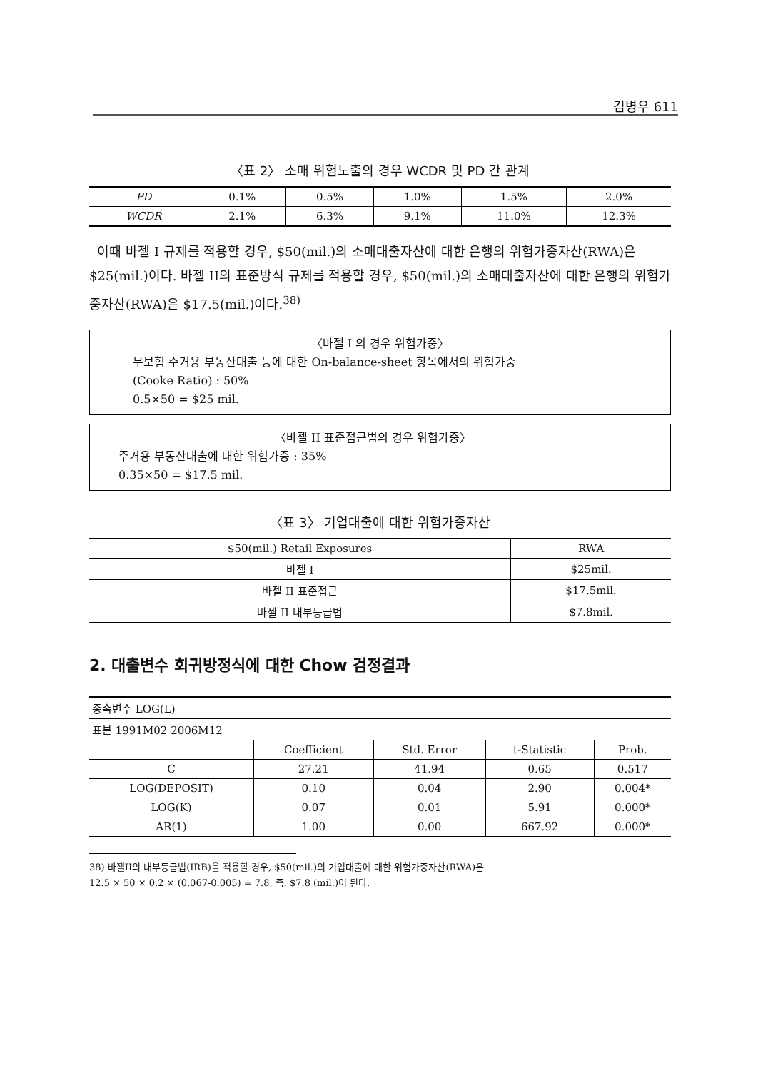김병우 611
〈표 2〉 소매 위험노출의 경우 WCDR 및 PD 간 관계
| PD | 0.1% | 0.5% | 1.0% | 1.5% | 2.0% |
| WCDR | 2.1% | 6.3% | 9.1% | 11.0% | 12.3% |
이때 바젤 I 규제를 적용할 경우, $50(mil.)의 소매대출자산에 대한 은행의 위험가중자산(RWA)은 $25(mil.)이다. 바젤 II의 표준방식 규제를 적용할 경우, $50(mil.)의 소매대출자산에 대한 은행의 위험가중자산(RWA)은 $17.5(mil.)이다.<sup>38)</sup>
〈바젤 I 의 경우 위험가중〉
무보험 주거용 부동산대출 등에 대한 On-balance-sheet 항목에서의 위험가중
(Cooke Ratio) : 50%
0.5×50 = $25 mil.
〈바젤 II 표준접근법의 경우 위험가중〉
주거용 부동산대출에 대한 위험가중 : 35%
0.35×50 = $17.5 mil.
〈표 3〉 기업대출에 대한 위험가중자산
| $50(mil.) Retail Exposures | RWA |
| 바젤 I | $25mil. |
| 바젤 II 표준접근 | $17.5mil. |
| 바젤 II 내부등급법 | $7.8mil. |
2. 대출변수 회귀방정식에 대한 Chow 검정결과
| 종속변수 LOG(L) | | | | |
| 표본 1991M02 2006M12 | | | | |
| | Coefficient | Std. Error | t-Statistic | Prob. |
| C | 27.21 | 41.94 | 0.65 | 0.517 |
| LOG(DEPOSIT) | 0.10 | 0.04 | 2.90 | 0.004* |
| LOG(K) | 0.07 | 0.01 | 5.91 | 0.000* |
| AR(1) | 1.00 | 0.00 | 667.92 | 0.000* |
38) 바젤II의 내부등급법(IRB)을 적용할 경우, $50(mil.)의 기업대출에 대한 위험가중자산(RWA)은
12.5 × 50 × 0.2 × (0.067-0.005) = 7.8, 즉, $7.8 (mil.)이 된다.